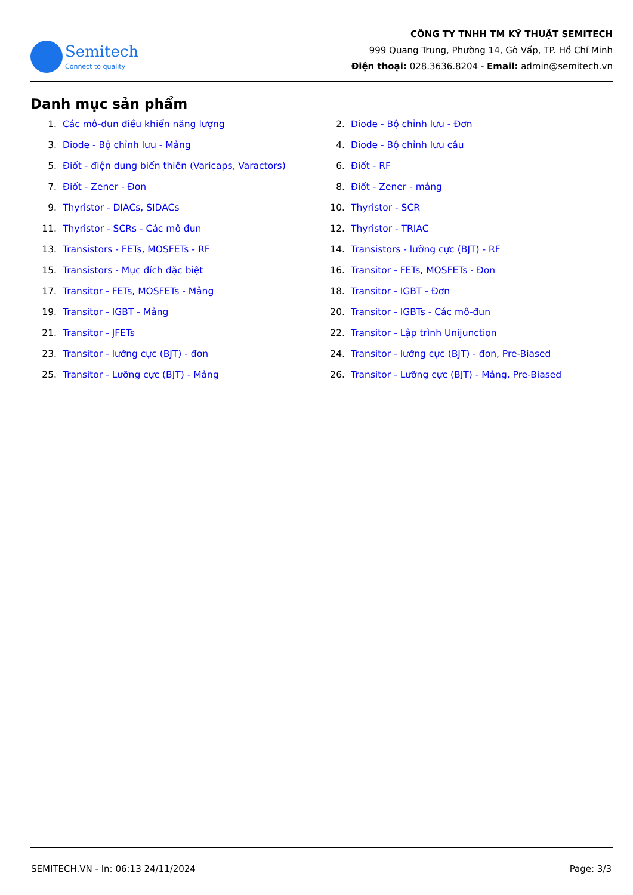Semitech
Connect to quality
CÔNG TY TNHH TM KỸ THUẬT SEMITECH
999 Quang Trung, Phường 14, Gò Vấp, TP. Hồ Chí Minh
Điện thoại: 028.3636.8204 - Email: admin@semitech.vn
Danh mục sản phẩm
1. Các mô-đun điều khiển năng lượng
2. Diode - Bộ chỉnh lưu - Đơn
3. Diode - Bộ chỉnh lưu - Mảng
4. Diode - Bộ chỉnh lưu cầu
5. Điốt - điện dung biến thiên (Varicaps, Varactors)
6. Điốt - RF
7. Điốt - Zener - Đơn
8. Điốt - Zener - mảng
9. Thyristor - DIACs, SIDACs
10. Thyristor - SCR
11. Thyristor - SCRs - Các mô đun
12. Thyristor - TRIAC
13. Transistors - FETs, MOSFETs - RF
14. Transistors - lưỡng cực (BJT) - RF
15. Transistors - Mục đích đặc biệt
16. Transitor - FETs, MOSFETs - Đơn
17. Transitor - FETs, MOSFETs - Mảng
18. Transitor - IGBT - Đơn
19. Transitor - IGBT - Mảng
20. Transitor - IGBTs - Các mô-đun
21. Transitor - JFETs
22. Transitor - Lập trình Unijunction
23. Transitor - lưỡng cực (BJT) - đơn
24. Transitor - lưỡng cực (BJT) - đơn, Pre-Biased
25. Transitor - Lưỡng cực (BJT) - Mảng
26. Transitor - Lưỡng cực (BJT) - Mảng, Pre-Biased
SEMITECH.VN - In: 06:13 24/11/2024 Page: 3/3